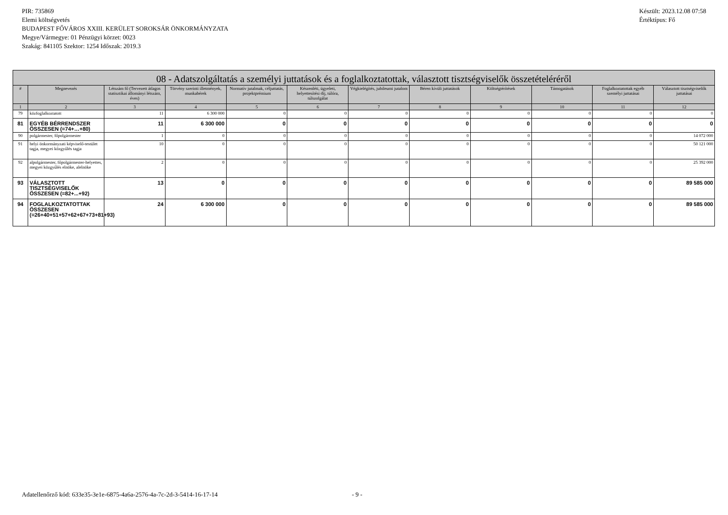PIR: 735869
Elemi költségvetés
BUDAPEST FŐVÁROS XXIII. KERÜLET SOROKSÁR ÖNKORMÁNYZATA
Megye/Vármegye: 01 Pénzügyi körzet: 0023
Szakág: 841105 Szektor: 1254 Időszak: 2019.3
Készült: 2023.12.08 07:58
Értéktípus: Fő
| 08 - Adatszolgáltatás a személyi juttatások és a foglalkoztatottak, választott tisztségviselők összetételéréről | | | | | | | | | | | |
| --- | --- | --- | --- | --- | --- | --- | --- | --- | --- | --- | --- |
| # | Megnevezés | Létszám fő (Tervezett átlagos statisztikai állományi létszám, éves) | Törvény szerinti illetmények, munkabérek | Normatív jutalmak, céljuttatás, projektprémium | Készenléti, ügyeleti, helyettesítési díj, túlóra, túlszolgálat | Végkielégítés, jubileumi jutalom | Béren kívüli juttatások | Költségtérítések | Támogatások | Foglalkoztatottak egyéb személyi juttatásai | Választott tisztségviselők juttatásai |
| 1 | 2 | 3 | 4 | 5 | 6 | 7 | 8 | 9 | 10 | 11 | 12 |
| 79 | közfoglalkoztatott | 11 | 6 300 000 | 0 | 0 | 0 | 0 | 0 | 0 | 0 | 0 |
| 81 | EGYÉB BÉRRENDSZER ÖSSZESEN (=74+…+80) | 11 | 6 300 000 | 0 | 0 | 0 | 0 | 0 | 0 | 0 | 0 |
| 90 | polgármester, főpolgármester | 1 | 0 | 0 | 0 | 0 | 0 | 0 | 0 | 0 | 14 072 000 |
| 91 | helyi önkormányzati képviselő-testület tagja, megyei közgyűlés tagja | 10 | 0 | 0 | 0 | 0 | 0 | 0 | 0 | 0 | 50 121 000 |
| 92 | alpolgármester, főpolgármester-helyettes, megyei közgyűlés elnöke, alelnöke | 2 | 0 | 0 | 0 | 0 | 0 | 0 | 0 | 0 | 25 392 000 |
| 93 | VÁLASZTOTT TISZTSÉGVISELŐK ÖSSZESEN (=82+...+92) | 13 | 0 | 0 | 0 | 0 | 0 | 0 | 0 | 0 | 89 585 000 |
| 94 | FOGLALKOZTATOTTAK ÖSSZESEN (=26+40+51+57+62+67+73+81+93) | 24 | 6 300 000 | 0 | 0 | 0 | 0 | 0 | 0 | 0 | 89 585 000 |
Adatellenőrző kód: 633e35-3e1e-6875-4a6a-2576-4a-7c-2d-3-5414-16-17-14 - 9 -